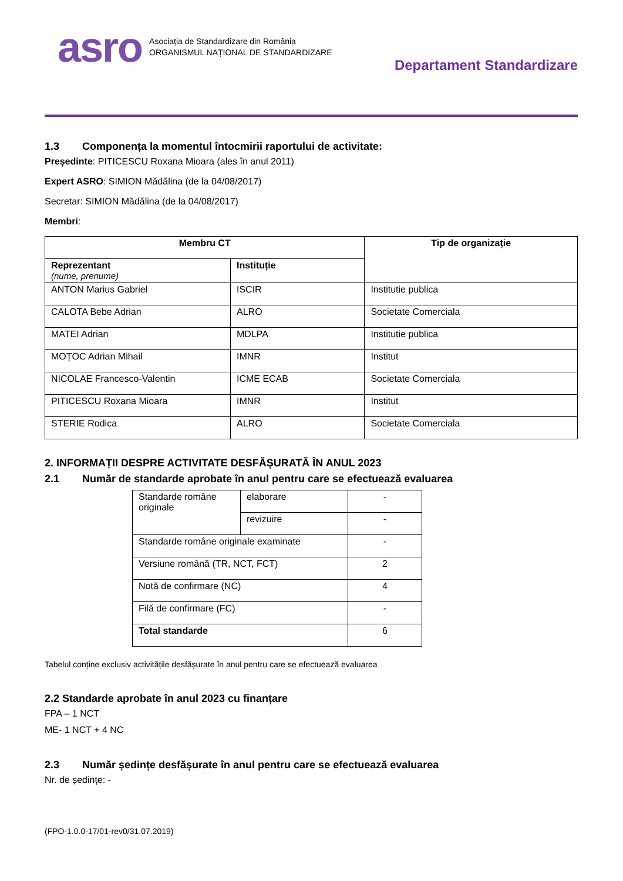asro
Asociația de Standardizare din România
ORGANISMUL NAȚIONAL DE STANDARDIZARE
Departament Standardizare
1.3 Componența la momentul întocmirii raportului de activitate:
Președinte: PITICESCU Roxana Mioara (ales în anul 2011)
Expert ASRO: SIMION Mădălina (de la 04/08/2017)
Secretar: SIMION Mădălina (de la 04/08/2017)
Membri:
| Membru CT | | Tip de organizație |
| --- | --- | --- |
| Reprezentant (nume, prenume) | Instituție | |
| ANTON Marius Gabriel | ISCIR | Institutie publica |
| CALOTA Bebe Adrian | ALRO | Societate Comerciala |
| MATEI Adrian | MDLPA | Institutie publica |
| MOȚOC Adrian Mihail | IMNR | Institut |
| NICOLAE Francesco-Valentin | ICME ECAB | Societate Comerciala |
| PITICESCU Roxana Mioara | IMNR | Institut |
| STERIE Rodica | ALRO | Societate Comerciala |
2. INFORMAȚII DESPRE ACTIVITATE DESFĂȘURATĂ ÎN ANUL 2023
2.1 Număr de standarde aprobate în anul pentru care se efectuează evaluarea
| Standarde române originale | elaborare | - |
| | revizuire | - |
| Standarde române originale examinate | | - |
| Versiune română (TR, NCT, FCT) | | 2 |
| Notă de confirmare (NC) | | 4 |
| Filă de confirmare (FC) | | - |
| Total standarde | | 6 |
Tabelul conține exclusiv activitățile desfășurate în anul pentru care se efectuează evaluarea
2.2 Standarde aprobate în anul 2023 cu finanțare
FPA – 1 NCT
ME- 1 NCT + 4 NC
2.3 Număr ședințe desfășurate în anul pentru care se efectuează evaluarea
Nr. de ședințe: -
(FPO-1.0.0-17/01-rev0/31.07.2019)